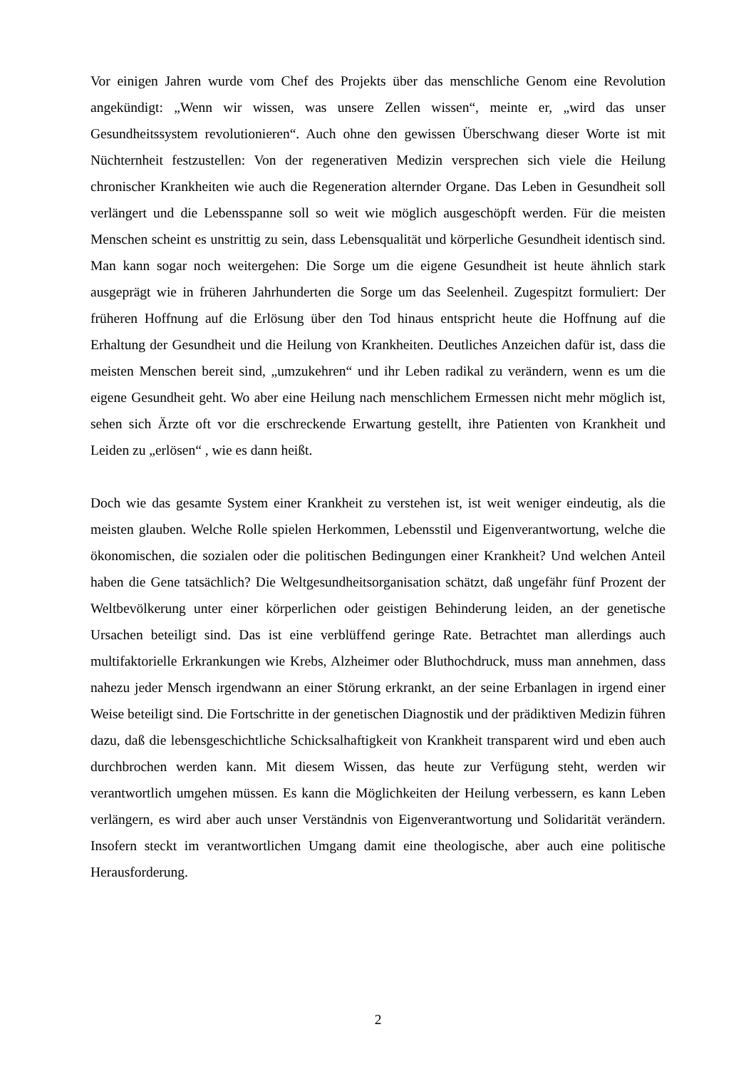Vor einigen Jahren wurde vom Chef des Projekts über das menschliche Genom eine Revolution angekündigt: „Wenn wir wissen, was unsere Zellen wissen“, meinte er, „wird das unser Gesundheitssystem revolutionieren“. Auch ohne den gewissen Überschwang dieser Worte ist mit Nüchternheit festzustellen: Von der regenerativen Medizin versprechen sich viele die Heilung chronischer Krankheiten wie auch die Regeneration alternder Organe. Das Leben in Gesundheit soll verlängert und die Lebensspanne soll so weit wie möglich ausgeschöpft werden. Für die meisten Menschen scheint es unstrittig zu sein, dass Lebensqualität und körperliche Gesundheit identisch sind. Man kann sogar noch weitergehen: Die Sorge um die eigene Gesundheit ist heute ähnlich stark ausgeprägt wie in früheren Jahrhunderten die Sorge um das Seelenheil. Zugespitzt formuliert: Der früheren Hoffnung auf die Erlösung über den Tod hinaus entspricht heute die Hoffnung auf die Erhaltung der Gesundheit und die Heilung von Krankheiten. Deutliches Anzeichen dafür ist, dass die meisten Menschen bereit sind, „umzukehren“ und ihr Leben radikal zu verändern, wenn es um die eigene Gesundheit geht. Wo aber eine Heilung nach menschlichem Ermessen nicht mehr möglich ist, sehen sich Ärzte oft vor die erschreckende Erwartung gestellt, ihre Patienten von Krankheit und Leiden zu „erlösen“ , wie es dann heißt.
Doch wie das gesamte System einer Krankheit zu verstehen ist, ist weit weniger eindeutig, als die meisten glauben. Welche Rolle spielen Herkommen, Lebensstil und Eigenverantwortung, welche die ökonomischen, die sozialen oder die politischen Bedingungen einer Krankheit? Und welchen Anteil haben die Gene tatsächlich? Die Weltgesundheitsorganisation schätzt, daß ungefähr fünf Prozent der Weltbevölkerung unter einer körperlichen oder geistigen Behinderung leiden, an der genetische Ursachen beteiligt sind. Das ist eine verblüffend geringe Rate. Betrachtet man allerdings auch multifaktorielle Erkrankungen wie Krebs, Alzheimer oder Bluthochdruck, muss man annehmen, dass nahezu jeder Mensch irgendwann an einer Störung erkrankt, an der seine Erbanlagen in irgend einer Weise beteiligt sind. Die Fortschritte in der genetischen Diagnostik und der prädiktiven Medizin führen dazu, daß die lebensgeschichtliche Schicksalhaftigkeit von Krankheit transparent wird und eben auch durchbrochen werden kann. Mit diesem Wissen, das heute zur Verfügung steht, werden wir verantwortlich umgehen müssen. Es kann die Möglichkeiten der Heilung verbessern, es kann Leben verlängern, es wird aber auch unser Verständnis von Eigenverantwortung und Solidarität verändern. Insofern steckt im verantwortlichen Umgang damit eine theologische, aber auch eine politische Herausforderung.
2